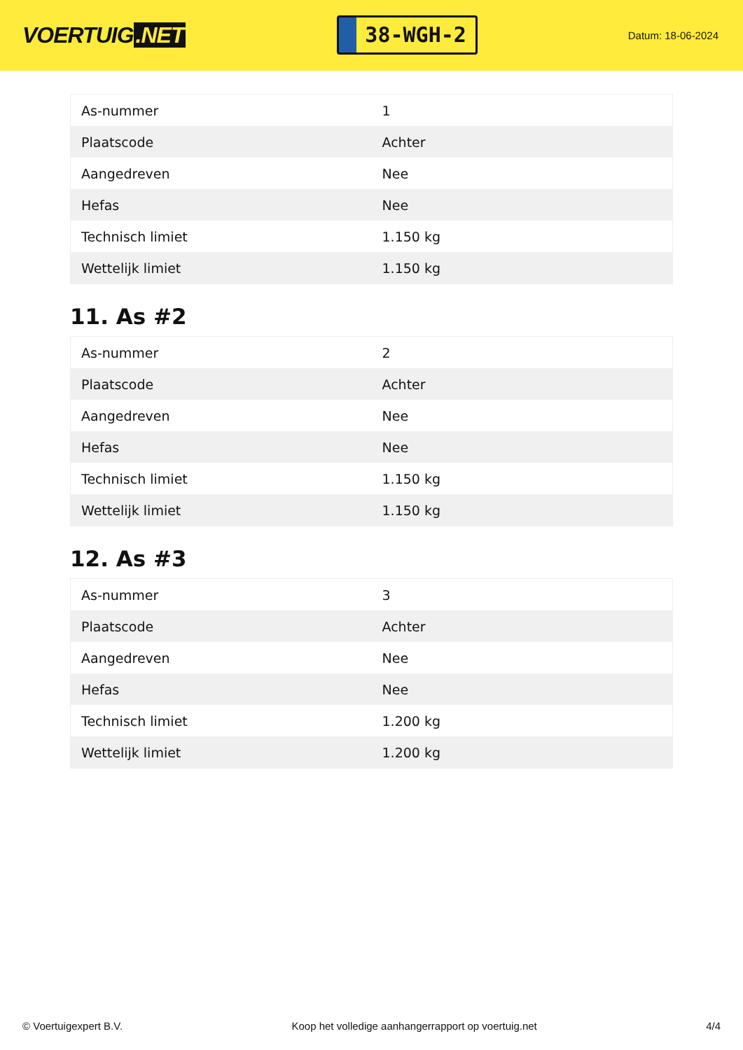VOERTUIG.NET
38-WGH-2
Datum: 18-06-2024
| As-nummer | 1 |
| Plaatscode | Achter |
| Aangedreven | Nee |
| Hefas | Nee |
| Technisch limiet | 1.150 kg |
| Wettelijk limiet | 1.150 kg |
11. As #2
| As-nummer | 2 |
| Plaatscode | Achter |
| Aangedreven | Nee |
| Hefas | Nee |
| Technisch limiet | 1.150 kg |
| Wettelijk limiet | 1.150 kg |
12. As #3
| As-nummer | 3 |
| Plaatscode | Achter |
| Aangedreven | Nee |
| Hefas | Nee |
| Technisch limiet | 1.200 kg |
| Wettelijk limiet | 1.200 kg |
© Voertuigexpert B.V. Koop het volledige aanhangerrapport op voertuig.net 4/4